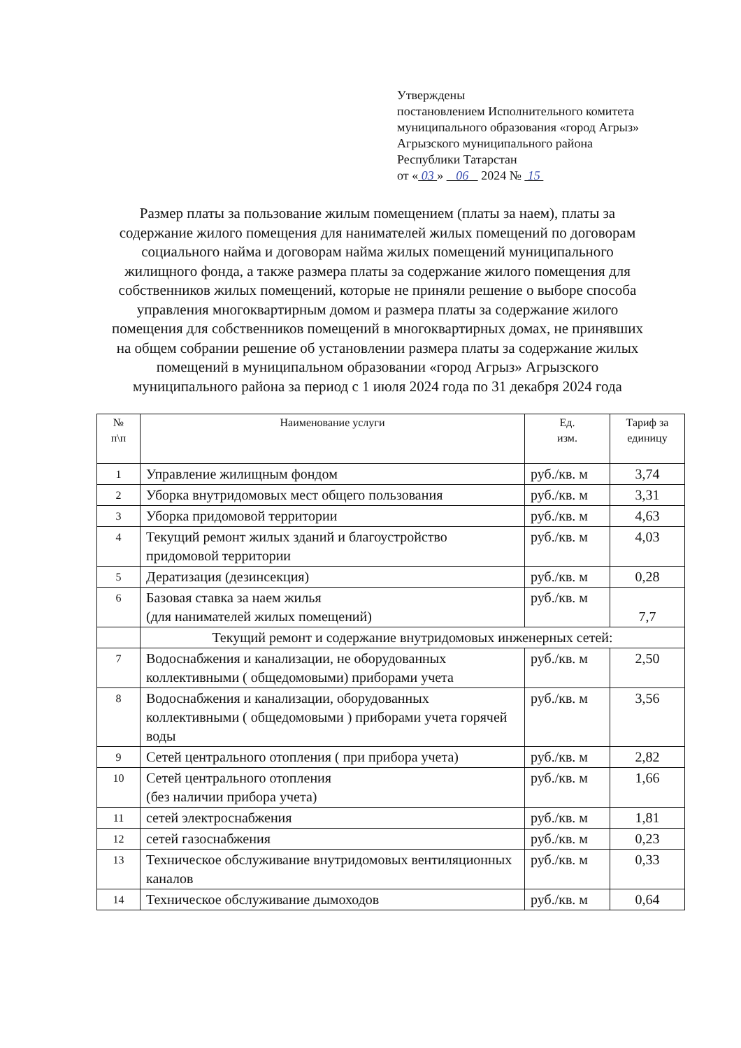Утверждены
постановлением Исполнительного комитета
муниципального образования «город Агрыз»
Агрызского муниципального района
Республики Татарстан
от « 03 » 06 2024 № 15
Размер платы за пользование жилым помещением (платы за наем), платы за содержание жилого помещения для нанимателей жилых помещений по договорам социального найма и договорам найма жилых помещений муниципального жилищного фонда, а также размера платы за содержание жилого помещения для собственников жилых помещений, которые не приняли решение о выборе способа управления многоквартирным домом и размера платы за содержание жилого помещения для собственников помещений в многоквартирных домах, не принявших на общем собрании решение об установлении размера платы за содержание жилых помещений в муниципальном образовании «город Агрыз» Агрызского муниципального района за период с 1 июля 2024 года по 31 декабря 2024 года
| № п\п | Наименование услуги | Ед. изм. | Тариф за единицу |
| --- | --- | --- | --- |
| 1 | Управление жилищным фондом | руб./кв. м | 3,74 |
| 2 | Уборка внутридомовых мест общего пользования | руб./кв. м | 3,31 |
| 3 | Уборка придомовой территории | руб./кв. м | 4,63 |
| 4 | Текущий ремонт жилых зданий и благоустройство придомовой территории | руб./кв. м | 4,03 |
| 5 | Дератизация (дезинсекция) | руб./кв. м | 0,28 |
| 6 | Базовая ставка за наем жилья (для нанимателей жилых помещений) | руб./кв. м | 7,7 |
| | Текущий ремонт и содержание внутридомовых инженерных сетей: | | |
| 7 | Водоснабжения и канализации, не оборудованных коллективными ( общедомовыми) приборами учета | руб./кв. м | 2,50 |
| 8 | Водоснабжения и канализации, оборудованных коллективными ( общедомовыми ) приборами учета горячей воды | руб./кв. м | 3,56 |
| 9 | Сетей центрального отопления ( при прибора учета) | руб./кв. м | 2,82 |
| 10 | Сетей центрального отопления (без наличии прибора учета) | руб./кв. м | 1,66 |
| 11 | сетей электроснабжения | руб./кв. м | 1,81 |
| 12 | сетей газоснабжения | руб./кв. м | 0,23 |
| 13 | Техническое обслуживание внутридомовых вентиляционных каналов | руб./кв. м | 0,33 |
| 14 | Техническое обслуживание дымоходов | руб./кв. м | 0,64 |